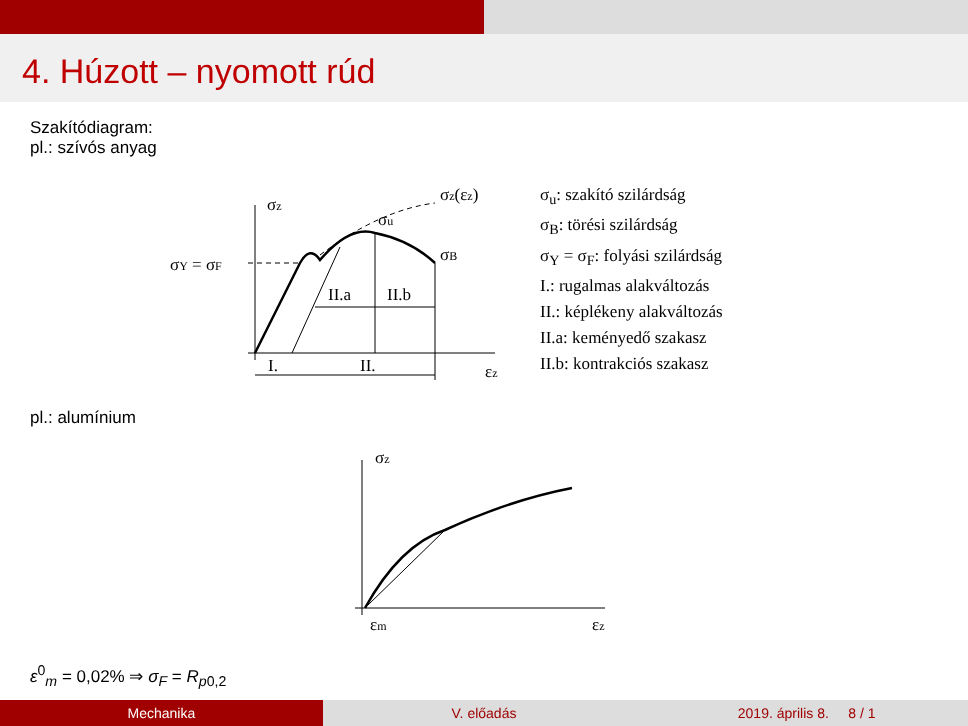4. Húzott – nyomott rúd
Szakítódiagram:
pl.: szívós anyag
σz
σz(εz)
σu
σB
σY = σF
II.a
II.b
I.
II.
εz
σ<sub>u</sub>: szakító szilárdság
σ<sub>B</sub>: törési szilárdság
σ<sub>Y</sub> = σ<sub>F</sub>: folyási szilárdság
I.: rugalmas alakváltozás
II.: képlékeny alakváltozás
II.a: keményedő szakasz
II.b: kontrakciós szakasz
pl.: alumínium
σz
εm
εz
ε<sup>0</sup><sub>m</sub> = 0,02% ⇒ σ<sub>F</sub> = R<sub>p</sub><sub>0,2</sub>
Mechanika V. előadás 2019. április 8. 8 / 1